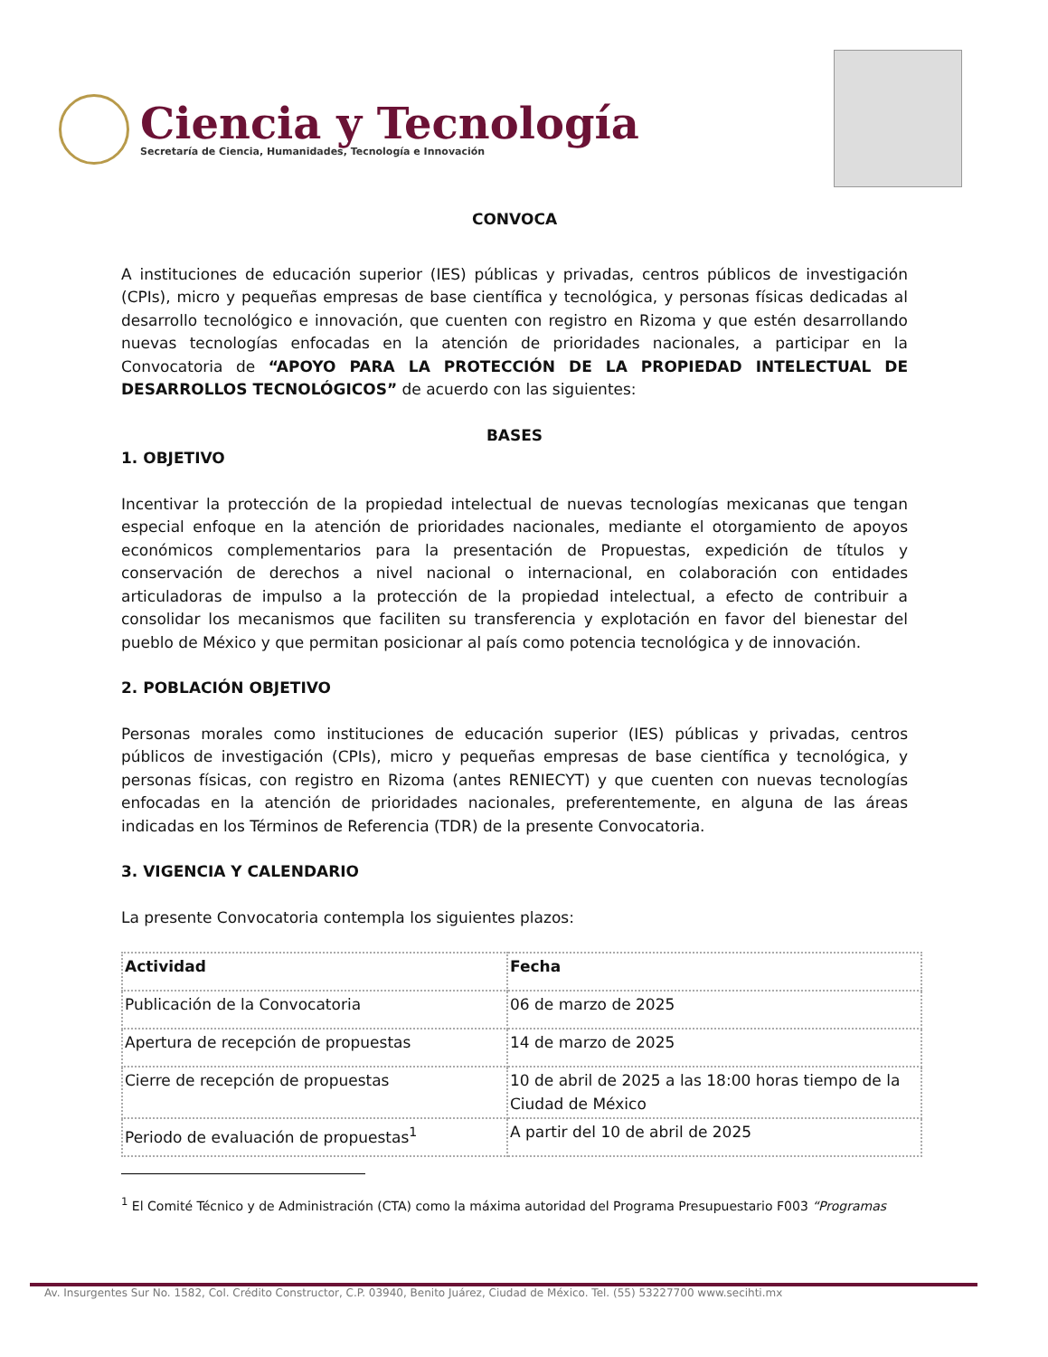Ciencia y Tecnología
Secretaría de Ciencia, Humanidades, Tecnología e Innovación
CONVOCA
A instituciones de educación superior (IES) públicas y privadas, centros públicos de investigación (CPIs), micro y pequeñas empresas de base científica y tecnológica, y personas físicas dedicadas al desarrollo tecnológico e innovación, que cuenten con registro en Rizoma y que estén desarrollando nuevas tecnologías enfocadas en la atención de prioridades nacionales, a participar en la Convocatoria de “APOYO PARA LA PROTECCIÓN DE LA PROPIEDAD INTELECTUAL DE DESARROLLOS TECNOLÓGICOS” de acuerdo con las siguientes:
BASES
1. OBJETIVO
Incentivar la protección de la propiedad intelectual de nuevas tecnologías mexicanas que tengan especial enfoque en la atención de prioridades nacionales, mediante el otorgamiento de apoyos económicos complementarios para la presentación de Propuestas, expedición de títulos y conservación de derechos a nivel nacional o internacional, en colaboración con entidades articuladoras de impulso a la protección de la propiedad intelectual, a efecto de contribuir a consolidar los mecanismos que faciliten su transferencia y explotación en favor del bienestar del pueblo de México y que permitan posicionar al país como potencia tecnológica y de innovación.
2. POBLACIÓN OBJETIVO
Personas morales como instituciones de educación superior (IES) públicas y privadas, centros públicos de investigación (CPIs), micro y pequeñas empresas de base científica y tecnológica, y personas físicas, con registro en Rizoma (antes RENIECYT) y que cuenten con nuevas tecnologías enfocadas en la atención de prioridades nacionales, preferentemente, en alguna de las áreas indicadas en los Términos de Referencia (TDR) de la presente Convocatoria.
3. VIGENCIA Y CALENDARIO
La presente Convocatoria contempla los siguientes plazos:
| Actividad | Fecha |
| --- | --- |
| Publicación de la Convocatoria | 06 de marzo de 2025 |
| Apertura de recepción de propuestas | 14 de marzo de 2025 |
| Cierre de recepción de propuestas | 10 de abril de 2025 a las 18:00 horas tiempo de la Ciudad de México |
| Periodo de evaluación de propuestas<sup>1</sup> | A partir del 10 de abril de 2025 |
<sup>1</sup> El Comité Técnico y de Administración (CTA) como la máxima autoridad del Programa Presupuestario F003 “Programas
Av. Insurgentes Sur No. 1582, Col. Crédito Constructor, C.P. 03940, Benito Juárez, Ciudad de México. Tel. (55) 53227700 www.secihti.mx